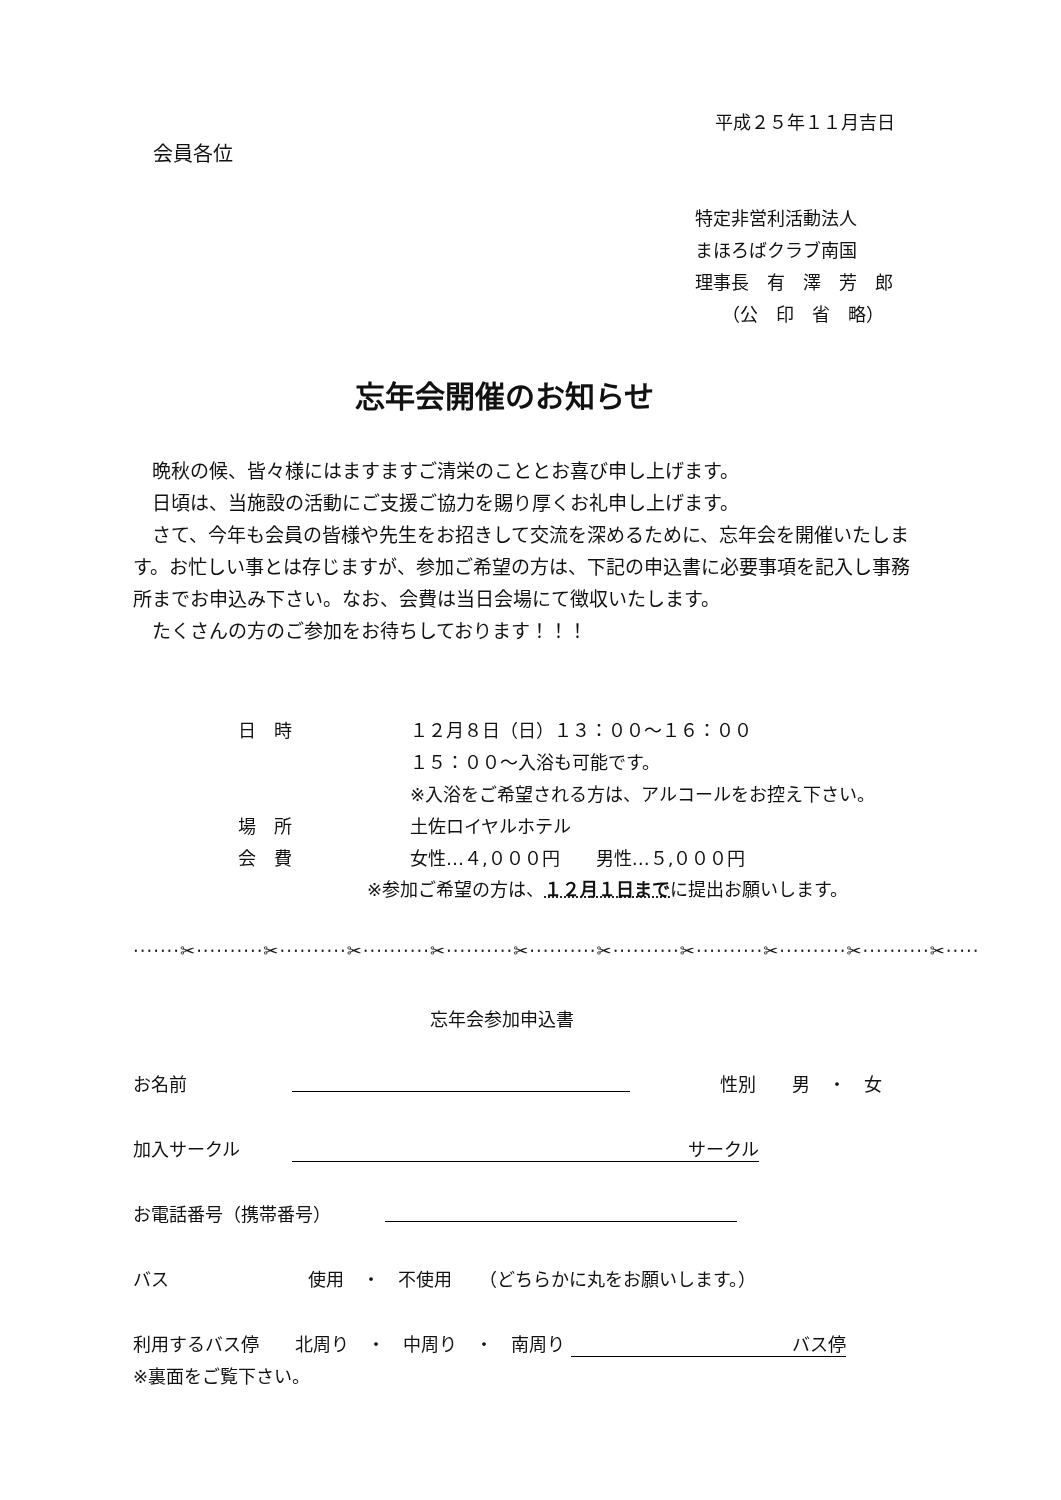平成２５年１１月吉日
会員各位
特定非営利活動法人
まほろばクラブ南国
理事長　有　澤　芳　郎
　　（公　印　省　略）
忘年会開催のお知らせ
　晩秋の候、皆々様にはますますご清栄のこととお喜び申し上げます。
　日頃は、当施設の活動にご支援ご協力を賜り厚くお礼申し上げます。
　さて、今年も会員の皆様や先生をお招きして交流を深めるために、忘年会を開催いたします。お忙しい事とは存じますが、参加ご希望の方は、下記の申込書に必要事項を記入し事務所までお申込み下さい。なお、会費は当日会場にて徴収いたします。
　たくさんの方のご参加をお待ちしております！！！
日　時
場　所
会　費
１２月８日（日）１３：００～１６：００
１５：００～入浴も可能です。
※入浴をご希望される方は、アルコールをお控え下さい。
土佐ロイヤルホテル
女性…４,０００円　　男性…５,０００円
※参加ご希望の方は、１２月１日までに提出お願いします。
·······✂··········✂··········✂··········✂··········✂··········✂··········✂··········✂··········✂··········✂·····
忘年会参加申込書
お名前 性別　　男　・　女
加入サークル サークル　
お電話番号（携帯番号）
バス 使用　・　不使用　　（どちらかに丸をお願いします。）
利用するバス停　　北周り　・　中周り　・　南周り バス停
※裏面をご覧下さい。